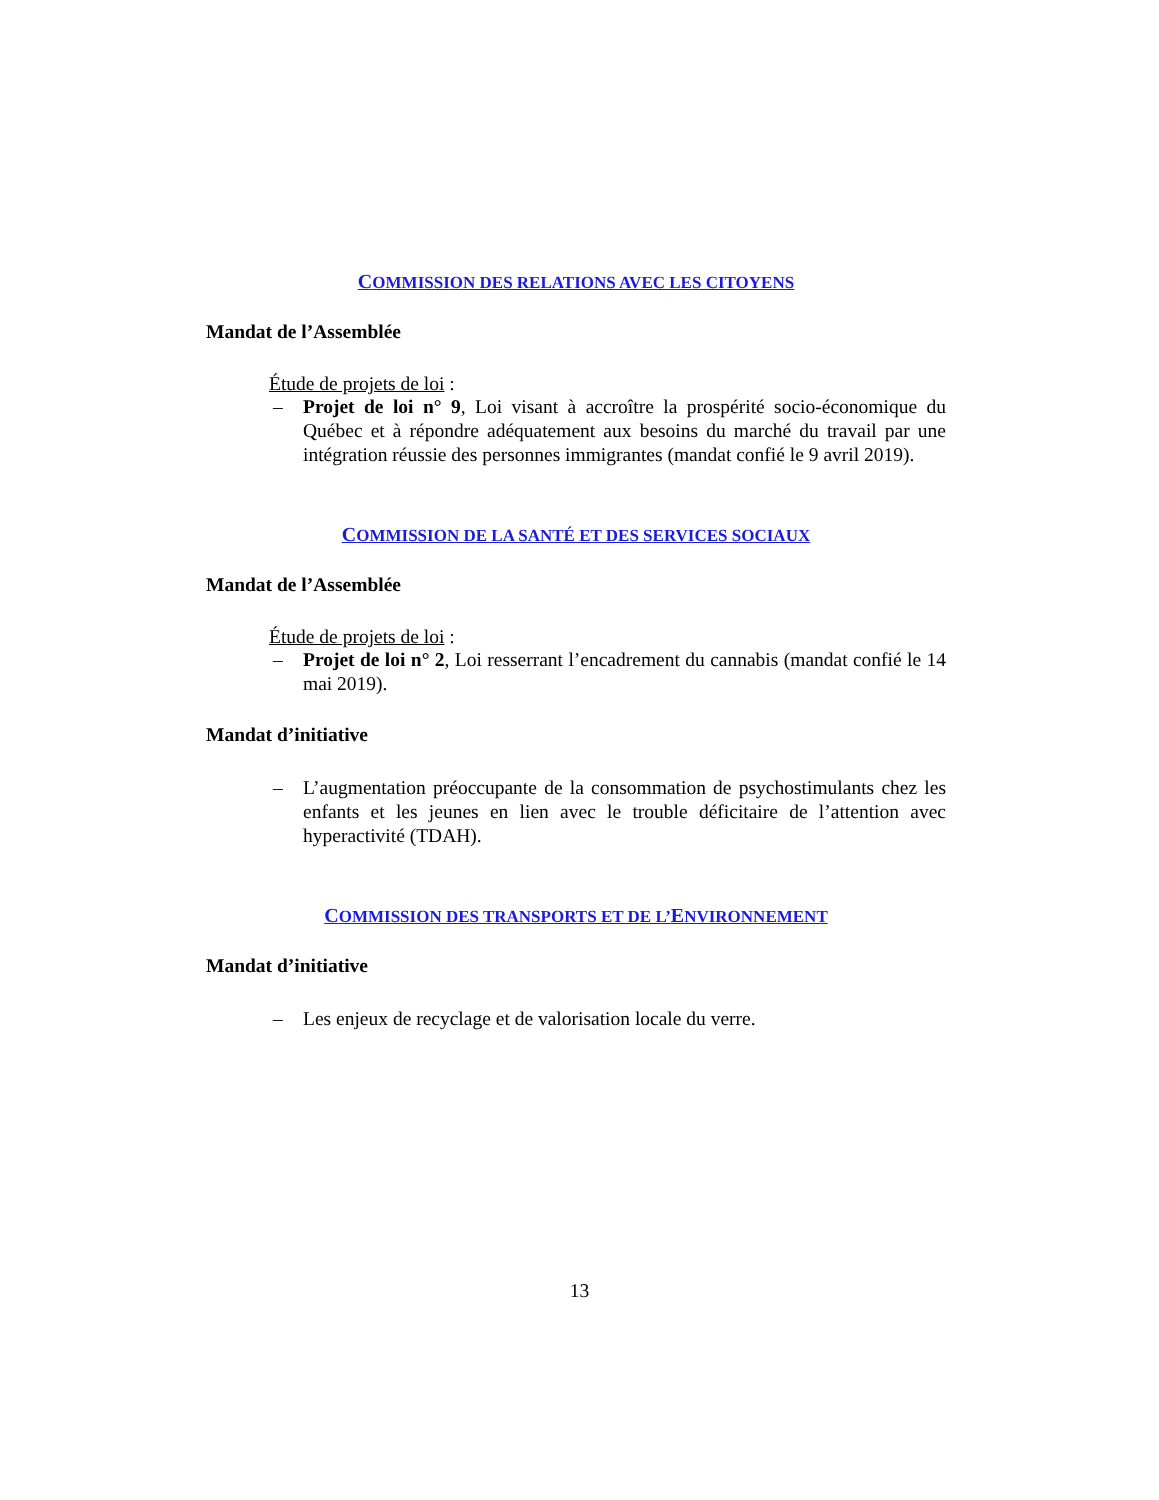COMMISSION DES RELATIONS AVEC LES CITOYENS
Mandat de l’Assemblée
Étude de projets de loi :
– Projet de loi n° 9, Loi visant à accroître la prospérité socio-économique du Québec et à répondre adéquatement aux besoins du marché du travail par une intégration réussie des personnes immigrantes (mandat confié le 9 avril 2019).
COMMISSION DE LA SANTÉ ET DES SERVICES SOCIAUX
Mandat de l’Assemblée
Étude de projets de loi :
– Projet de loi n° 2, Loi resserrant l’encadrement du cannabis (mandat confié le 14 mai 2019).
Mandat d’initiative
– L’augmentation préoccupante de la consommation de psychostimulants chez les enfants et les jeunes en lien avec le trouble déficitaire de l’attention avec hyperactivité (TDAH).
COMMISSION DES TRANSPORTS ET DE L’ENVIRONNEMENT
Mandat d’initiative
– Les enjeux de recyclage et de valorisation locale du verre.
13